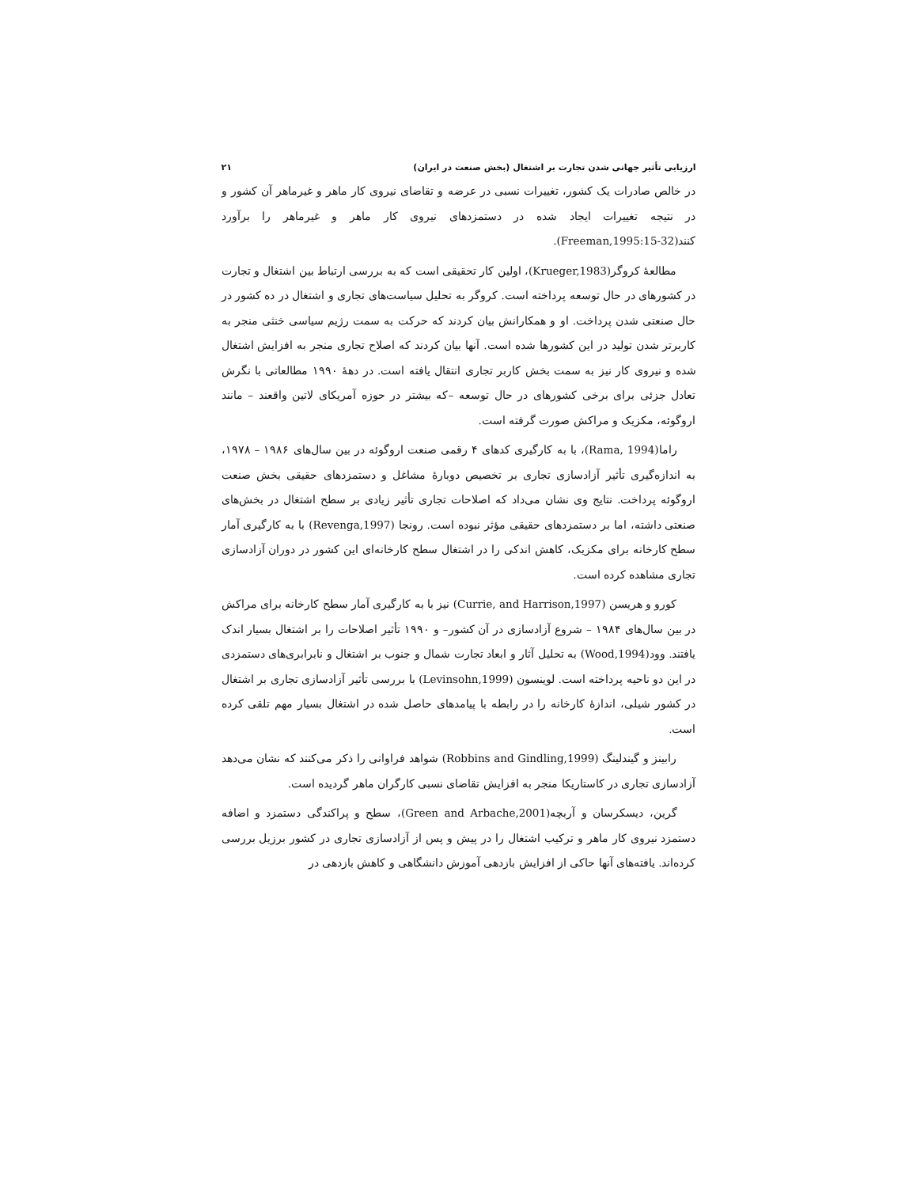ارزیابی تأثیر جهانی شدن تجارت بر اشتغال (بخش صنعت در ایران) ۲۱
در خالص صادرات یک کشور، تغییرات نسبی در عرضه و تقاضای نیروی کار ماهر و غیرماهر آن کشور و در نتیجه تغییرات ایجاد شده در دستمزدهای نیروی کار ماهر و غیرماهر را برآورد کنند(Freeman,1995:15-32).
مطالعهٔ کروگر(Krueger,1983)، اولین کار تحقیقی است که به بررسی ارتباط بین اشتغال و تجارت در کشورهای در حال توسعه پرداخته است. کروگر به تحلیل سیاست‌های تجاری و اشتغال در ده کشور در حال صنعتی شدن پرداخت. او و همکارانش بیان کردند که حرکت به سمت رژیم سیاسی خنثی منجر به کاربرتر شدن تولید در این کشورها شده است. آنها بیان کردند که اصلاح تجاری منجر به افزایش اشتغال شده و نیروی کار نیز به سمت بخش کاربر تجاری انتقال یافته است. در دههٔ ۱۹۹۰ مطالعاتی با نگرش تعادل جزئی برای برخی کشورهای در حال توسعه –که بیشتر در حوزه آمریکای لاتین واقعند – مانند اروگوئه، مکزیک و مراکش صورت گرفته است.
راما(Rama, 1994)، با به کارگیری کدهای ۴ رقمی صنعت اروگوئه در بین سال‌های ۱۹۸۶ – ۱۹۷۸، به اندازه‌گیری تأثیر آزادسازی تجاری بر تخصیص دوبارهٔ مشاغل و دستمزدهای حقیقی بخش صنعت اروگوئه پرداخت. نتایج وی نشان می‌داد که اصلاحات تجاری تأثیر زیادی بر سطح اشتغال در بخش‌های صنعتی داشته، اما بر دستمزدهای حقیقی مؤثر نبوده است. رونجا (Revenga,1997) با به کارگیری آمار سطح کارخانه برای مکزیک، کاهش اندکی را در اشتغال سطح کارخانه‌ای این کشور در دوران آزادسازی تجاری مشاهده کرده است.
کورو و هریسن (Currie, and Harrison,1997) نیز با به کارگیری آمار سطح کارخانه برای مراکش در بین سال‌های ۱۹۸۴ – شروع آزادسازی در آن کشور– و ۱۹۹۰ تأثیر اصلاحات را بر اشتغال بسیار اندک یافتند. وود(Wood,1994) به تحلیل آثار و ابعاد تجارت شمال و جنوب بر اشتغال و نابرابری‌های دستمزدی در این دو ناحیه پرداخته است. لوینسون (Levinsohn,1999) با بررسی تأثیر آزادسازی تجاری بر اشتغال در کشور شیلی، اندازهٔ کارخانه را در رابطه با پیامدهای حاصل شده در اشتغال بسیار مهم تلقی کرده است.
رابینز و گیندلینگ (Robbins and Gindling,1999) شواهد فراوانی را ذکر می‌کنند که نشان می‌دهد آزادسازی تجاری در کاستاریکا منجر به افزایش تقاضای نسبی کارگران ماهر گردیده است.
گرین، دیسکرسان و آربچه(Green and Arbache,2001)، سطح و پراکندگی دستمزد و اضافه دستمزد نیروی کار ماهر و ترکیب اشتغال را در پیش و پس از آزادسازی تجاری در کشور برزیل بررسی کرده‌اند. یافته‌های آنها حاکی از افزایش بازدهی آموزش دانشگاهی و کاهش بازدهی در